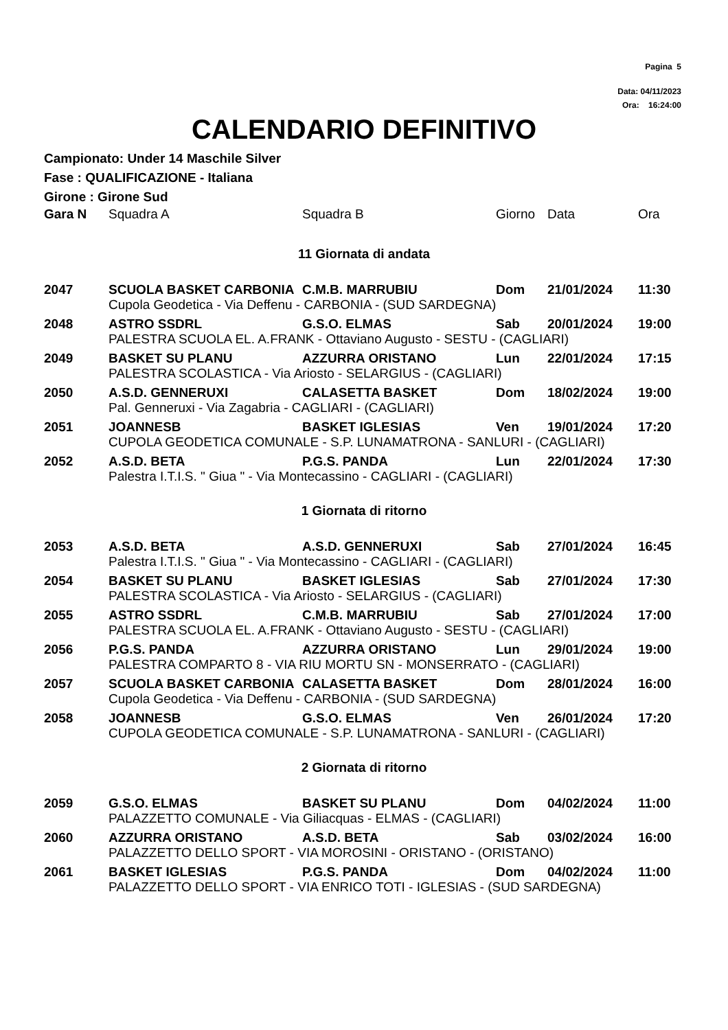Pagina 5
Data: 04/11/2023
Ora: 16:24:00
CALENDARIO DEFINITIVO
Campionato: Under 14 Maschile Silver
Fase : QUALIFICAZIONE - Italiana
Girone : Girone Sud
| Gara N | Squadra A | Squadra B | Giorno | Data | Ora |
| --- | --- | --- | --- | --- | --- |
| 11 Giornata di andata | | | | | |
| 2047 | SCUOLA BASKET CARBONIA | C.M.B. MARRUBIU | Dom | 21/01/2024 | 11:30 |
| | Cupola Geodetica - Via Deffenu - CARBONIA - (SUD SARDEGNA) | | | | |
| 2048 | ASTRO SSDRL | G.S.O. ELMAS | Sab | 20/01/2024 | 19:00 |
| | PALESTRA SCUOLA EL. A.FRANK - Ottaviano Augusto - SESTU - (CAGLIARI) | | | | |
| 2049 | BASKET SU PLANU | AZZURRA ORISTANO | Lun | 22/01/2024 | 17:15 |
| | PALESTRA SCOLASTICA - Via Ariosto - SELARGIUS - (CAGLIARI) | | | | |
| 2050 | A.S.D. GENNERUXI | CALASETTA BASKET | Dom | 18/02/2024 | 19:00 |
| | Pal. Genneruxi - Via Zagabria - CAGLIARI - (CAGLIARI) | | | | |
| 2051 | JOANNESB | BASKET IGLESIAS | Ven | 19/01/2024 | 17:20 |
| | CUPOLA GEODETICA COMUNALE - S.P. LUNAMATRONA - SANLURI - (CAGLIARI) | | | | |
| 2052 | A.S.D. BETA | P.G.S. PANDA | Lun | 22/01/2024 | 17:30 |
| | Palestra I.T.I.S. " Giua " - Via Montecassino - CAGLIARI - (CAGLIARI) | | | | |
| 1 Giornata di ritorno | | | | | |
| 2053 | A.S.D. BETA | A.S.D. GENNERUXI | Sab | 27/01/2024 | 16:45 |
| | Palestra I.T.I.S. " Giua " - Via Montecassino - CAGLIARI - (CAGLIARI) | | | | |
| 2054 | BASKET SU PLANU | BASKET IGLESIAS | Sab | 27/01/2024 | 17:30 |
| | PALESTRA SCOLASTICA - Via Ariosto - SELARGIUS - (CAGLIARI) | | | | |
| 2055 | ASTRO SSDRL | C.M.B. MARRUBIU | Sab | 27/01/2024 | 17:00 |
| | PALESTRA SCUOLA EL. A.FRANK - Ottaviano Augusto - SESTU - (CAGLIARI) | | | | |
| 2056 | P.G.S. PANDA | AZZURRA ORISTANO | Lun | 29/01/2024 | 19:00 |
| | PALESTRA COMPARTO 8 - VIA RIU MORTU SN - MONSERRATO - (CAGLIARI) | | | | |
| 2057 | SCUOLA BASKET CARBONIA | CALASETTA BASKET | Dom | 28/01/2024 | 16:00 |
| | Cupola Geodetica - Via Deffenu - CARBONIA - (SUD SARDEGNA) | | | | |
| 2058 | JOANNESB | G.S.O. ELMAS | Ven | 26/01/2024 | 17:20 |
| | CUPOLA GEODETICA COMUNALE - S.P. LUNAMATRONA - SANLURI - (CAGLIARI) | | | | |
| 2 Giornata di ritorno | | | | | |
| 2059 | G.S.O. ELMAS | BASKET SU PLANU | Dom | 04/02/2024 | 11:00 |
| | PALAZZETTO COMUNALE - Via Giliacquas - ELMAS - (CAGLIARI) | | | | |
| 2060 | AZZURRA ORISTANO | A.S.D. BETA | Sab | 03/02/2024 | 16:00 |
| | PALAZZETTO DELLO SPORT - VIA MOROSINI - ORISTANO - (ORISTANO) | | | | |
| 2061 | BASKET IGLESIAS | P.G.S. PANDA | Dom | 04/02/2024 | 11:00 |
| | PALAZZETTO DELLO SPORT - VIA ENRICO TOTI - IGLESIAS - (SUD SARDEGNA) | | | | |